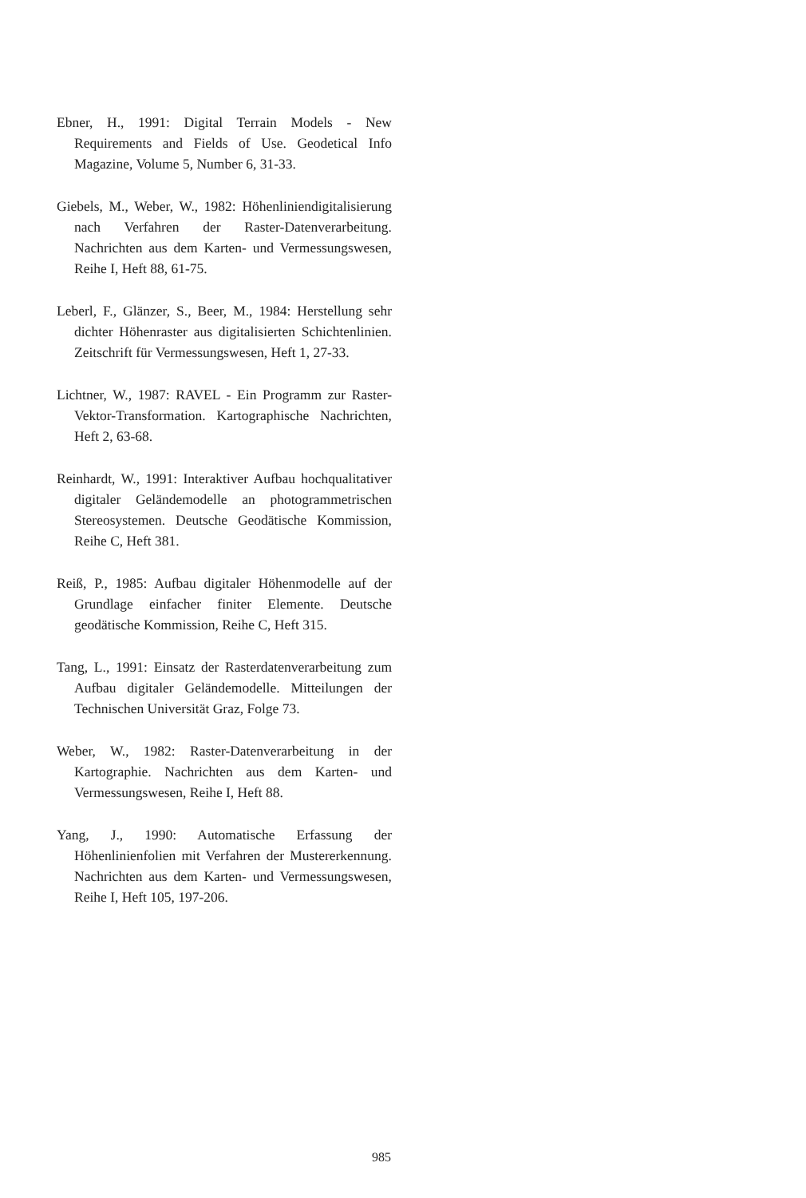Ebner, H., 1991: Digital Terrain Models - New Requirements and Fields of Use. Geodetical Info Magazine, Volume 5, Number 6, 31-33.
Giebels, M., Weber, W., 1982: Höhenliniendigitalisierung nach Verfahren der Raster-Datenverarbeitung. Nachrichten aus dem Karten- und Vermessungswesen, Reihe I, Heft 88, 61-75.
Leberl, F., Glänzer, S., Beer, M., 1984: Herstellung sehr dichter Höhenraster aus digitalisierten Schichtenlinien. Zeitschrift für Vermessungswesen, Heft 1, 27-33.
Lichtner, W., 1987: RAVEL - Ein Programm zur Raster-Vektor-Transformation. Kartographische Nachrichten, Heft 2, 63-68.
Reinhardt, W., 1991: Interaktiver Aufbau hochqualitativer digitaler Geländemodelle an photogrammetrischen Stereosystemen. Deutsche Geodätische Kommission, Reihe C, Heft 381.
Reiß, P., 1985: Aufbau digitaler Höhenmodelle auf der Grundlage einfacher finiter Elemente. Deutsche geodätische Kommission, Reihe C, Heft 315.
Tang, L., 1991: Einsatz der Rasterdatenverarbeitung zum Aufbau digitaler Geländemodelle. Mitteilungen der Technischen Universität Graz, Folge 73.
Weber, W., 1982: Raster-Datenverarbeitung in der Kartographie. Nachrichten aus dem Karten- und Vermessungswesen, Reihe I, Heft 88.
Yang, J., 1990: Automatische Erfassung der Höhenlinienfolien mit Verfahren der Mustererkennung. Nachrichten aus dem Karten- und Vermessungswesen, Reihe I, Heft 105, 197-206.
985